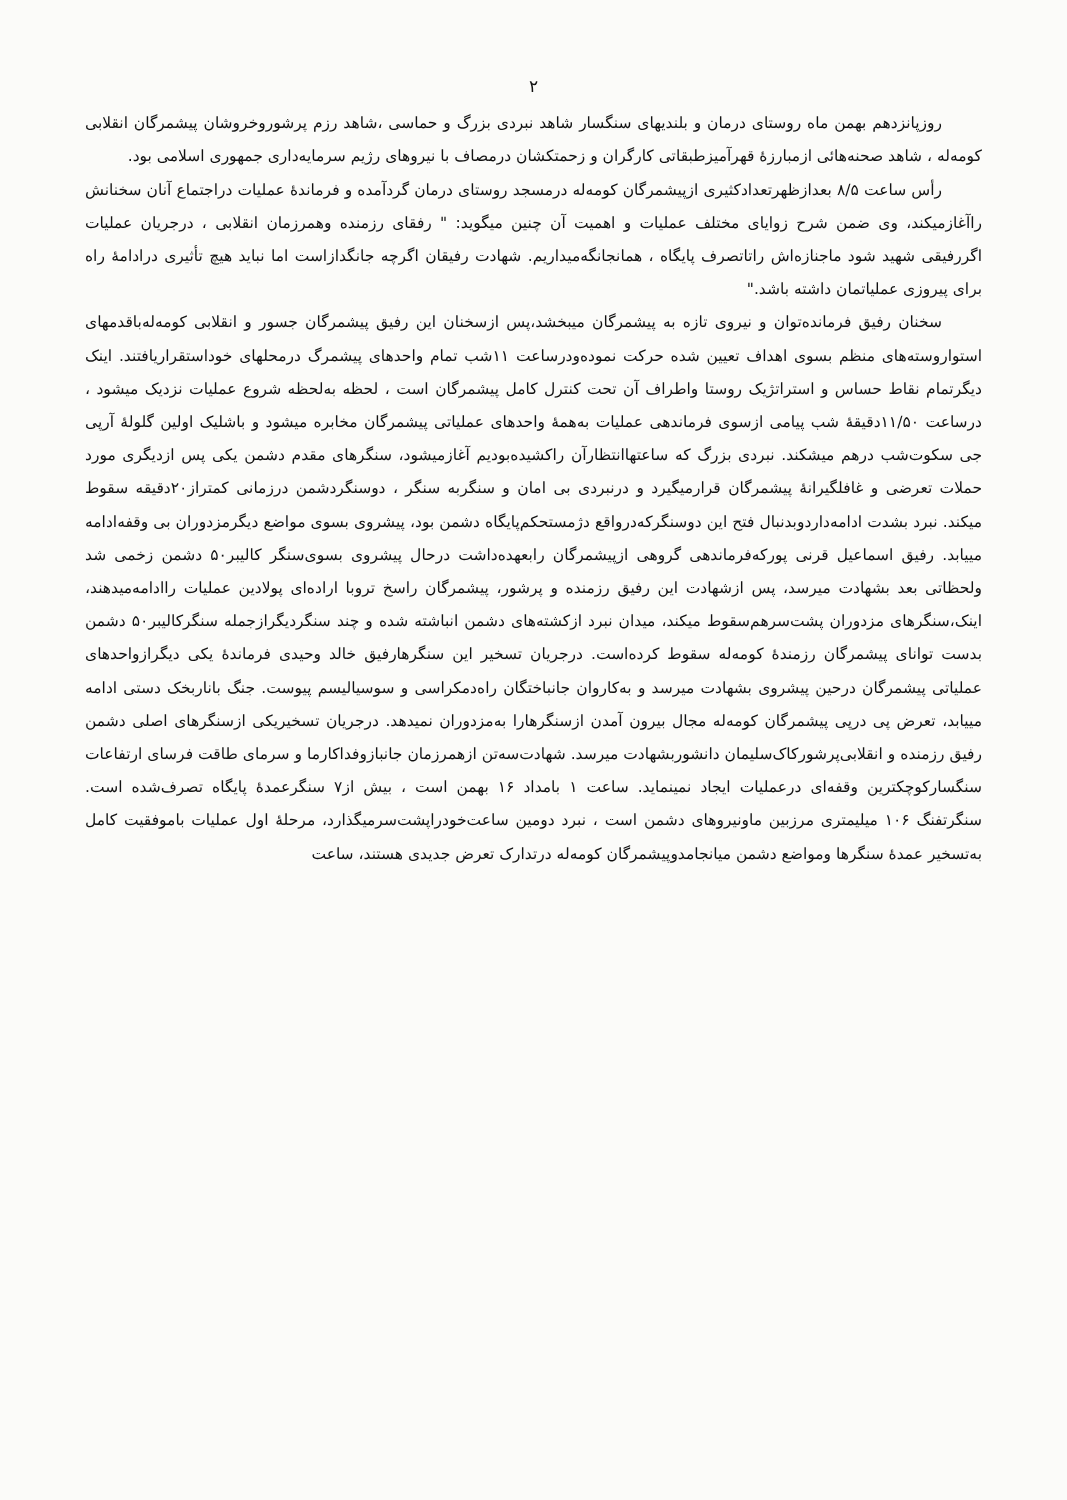۲
روزپانزدهم بهمن ماه روستای درمان و بلندیهای سنگسار شاهد نبردی بزرگ و حماسی ،شاهد رزم پرشوروخروشان پیشمرگان انقلابی کومه‌له ، شاهد صحنه‌هائی ازمبارزهٔ قهرآمیزطبقاتی کارگران و زحمتکشان درمصاف با نیروهای رژیم سرمایه‌داری جمهوری اسلامی بود.
رأس ساعت ۸/۵ بعدازظهرتعدادکثیری ازپیشمرگان کومه‌له درمسجد روستای درمان گردآمده و فرماندهٔ عملیات دراجتماع آنان سخنانش راآغازمیکند، وی ضمن شرح زوایای مختلف عملیات و اهمیت آن چنین میگوید: " رفقای رزمنده وهمرزمان انقلابی ، درجریان عملیات اگررفیقی شهید شود ماجنازه‌اش راتاتصرف پایگاه ، همانجانگه‌میداریم. شهادت رفیقان اگرچه جانگدازاست اما نباید هیچ تأثیری درادامهٔ راه برای پیروزی عملیاتمان داشته باشد."
سخنان رفیق فرمانده‌توان و نیروی تازه به پیشمرگان میبخشد،پس ازسخنان این رفیق پیشمرگان جسور و انقلابی کومه‌له‌باقدمهای استواروسته‌های منظم بسوی اهداف تعیین شده حرکت نموده‌ودرساعت ۱۱شب تمام واحدهای پیشمرگ درمحلهای خوداستقراریافتند. اینک دیگرتمام نقاط حساس و استراتژیک روستا واطراف آن تحت کنترل کامل پیشمرگان است ، لحظه به‌لحظه شروع عملیات نزدیک میشود ، درساعت ۱۱/۵۰دقیقهٔ شب پیامی ازسوی فرماندهی عملیات به‌همهٔ واحدهای عملیاتی پیشمرگان مخابره میشود و باشلیک اولین گلولهٔ آرپی جی سکوت‌شب درهم میشکند. نبردی بزرگ که ساعتهاانتظارآن راکشیده‌بودیم آغازمیشود، سنگرهای مقدم دشمن یکی پس ازدیگری مورد حملات تعرضی و غافلگیرانهٔ پیشمرگان قرارمیگیرد و درنبردی بی امان و سنگربه سنگر ، دوسنگردشمن درزمانی کمتراز۲۰دقیقه سقوط میکند. نبرد بشدت ادامه‌داردوبدنبال فتح این دوسنگرکه‌درواقع دژمستحکم‌پایگاه دشمن بود، پیشروی بسوی مواضع دیگرمزدوران بی وقفه‌ادامه مییابد. رفیق اسماعیل قرنی پورکه‌فرماندهی گروهی ازپیشمرگان رابعهده‌داشت درحال پیشروی بسوی‌سنگر کالیبر۵۰ دشمن زخمی شد ولحظاتی بعد بشهادت میرسد، پس ازشهادت این رفیق رزمنده و پرشور، پیشمرگان راسخ تروبا اراده‌ای پولادین عملیات راادامه‌میدهند، اینک،سنگرهای مزدوران پشت‌سرهم‌سقوط میکند، میدان نبرد ازکشته‌های دشمن انباشته شده و چند سنگردیگرازجمله سنگرکالیبر۵۰ دشمن بدست توانای پیشمرگان رزمندهٔ کومه‌له سقوط کرده‌است. درجریان تسخیر این سنگرهارفیق خالد وحیدی فرماندهٔ یکی دیگرازواحدهای عملیاتی پیشمرگان درحین پیشروی بشهادت میرسد و به‌کاروان جانباختگان راه‌دمکراسی و سوسیالیسم پیوست. جنگ باناربخک دستی ادامه مییابد، تعرض پی درپی پیشمرگان کومه‌له مجال بیرون آمدن ازسنگرهارا به‌مزدوران نمیدهد. درجریان تسخیریکی ازسنگرهای اصلی دشمن رفیق رزمنده و انقلابی‌پرشورکاک‌سلیمان دانشوربشهادت میرسد. شهادت‌سه‌تن ازهمرزمان جانبازوفداکارما و سرمای طاقت فرسای ارتفاعات سنگسارکوچکترین وقفه‌ای درعملیات ایجاد نمینماید. ساعت ۱ بامداد ۱۶ بهمن است ، بیش از۷ سنگرعمدهٔ پایگاه تصرف‌شده است. سنگرتفنگ ۱۰۶ میلیمتری مرزبین ماونیروهای دشمن است ، نبرد دومین ساعت‌خودراپشت‌سرمیگذارد، مرحلهٔ اول عملیات باموفقیت کامل به‌تسخیر عمدهٔ سنگرها ومواضع دشمن میانجامدوپیشمرگان کومه‌له درتدارک تعرض جدیدی هستند، ساعت